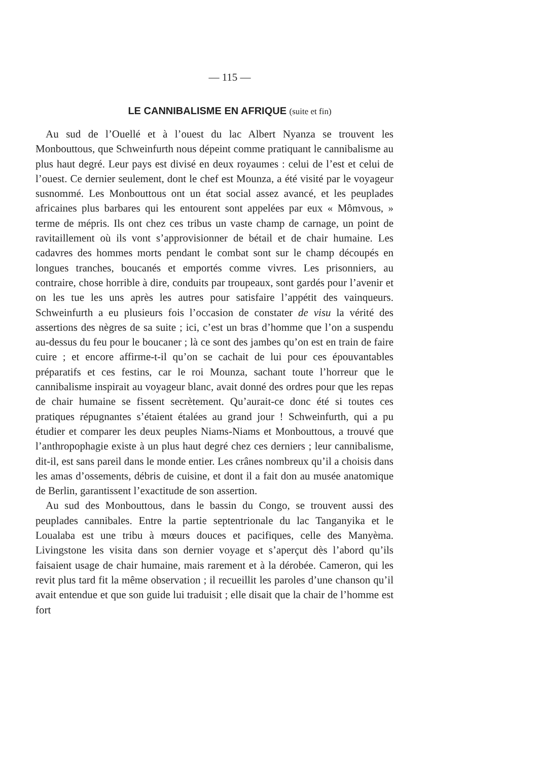— 115 —
LE CANNIBALISME EN AFRIQUE (suite et fin)
Au sud de l’Ouellé et à l’ouest du lac Albert Nyanza se trouvent les Monbouttous, que Schweinfurth nous dépeint comme pratiquant le cannibalisme au plus haut degré. Leur pays est divisé en deux royaumes : celui de l’est et celui de l’ouest. Ce dernier seulement, dont le chef est Mounza, a été visité par le voyageur susnommé. Les Monbouttous ont un état social assez avancé, et les peuplades africaines plus barbares qui les entourent sont appelées par eux « Mômvous, » terme de mépris. Ils ont chez ces tribus un vaste champ de carnage, un point de ravitaillement où ils vont s’approvisionner de bétail et de chair humaine. Les cadavres des hommes morts pendant le combat sont sur le champ découpés en longues tranches, boucanés et emportés comme vivres. Les prisonniers, au contraire, chose horrible à dire, conduits par troupeaux, sont gardés pour l’avenir et on les tue les uns après les autres pour satisfaire l’appétit des vainqueurs. Schweinfurth a eu plusieurs fois l’occasion de constater de visu la vérité des assertions des nègres de sa suite ; ici, c’est un bras d’homme que l’on a suspendu au-dessus du feu pour le boucaner ; là ce sont des jambes qu’on est en train de faire cuire ; et encore affirme-t-il qu’on se cachait de lui pour ces épouvantables préparatifs et ces festins, car le roi Mounza, sachant toute l’horreur que le cannibalisme inspirait au voyageur blanc, avait donné des ordres pour que les repas de chair humaine se fissent secrètement. Qu’aurait-ce donc été si toutes ces pratiques répugnantes s’étaient étalées au grand jour ! Schweinfurth, qui a pu étudier et comparer les deux peuples Niams-Niams et Monbouttous, a trouvé que l’anthropophagie existe à un plus haut degré chez ces derniers ; leur cannibalisme, dit-il, est sans pareil dans le monde entier. Les crânes nombreux qu’il a choisis dans les amas d’ossements, débris de cuisine, et dont il a fait don au musée anatomique de Berlin, garantissent l’exactitude de son assertion.
Au sud des Monbouttous, dans le bassin du Congo, se trouvent aussi des peuplades cannibales. Entre la partie septentrionale du lac Tanganyika et le Loualaba est une tribu à mœurs douces et pacifiques, celle des Manyèma. Livingstone les visita dans son dernier voyage et s’aperçut dès l’abord qu’ils faisaient usage de chair humaine, mais rarement et à la dérobée. Cameron, qui les revit plus tard fit la même observation ; il recueillit les paroles d’une chanson qu’il avait entendue et que son guide lui traduisit ; elle disait que la chair de l’homme est fort